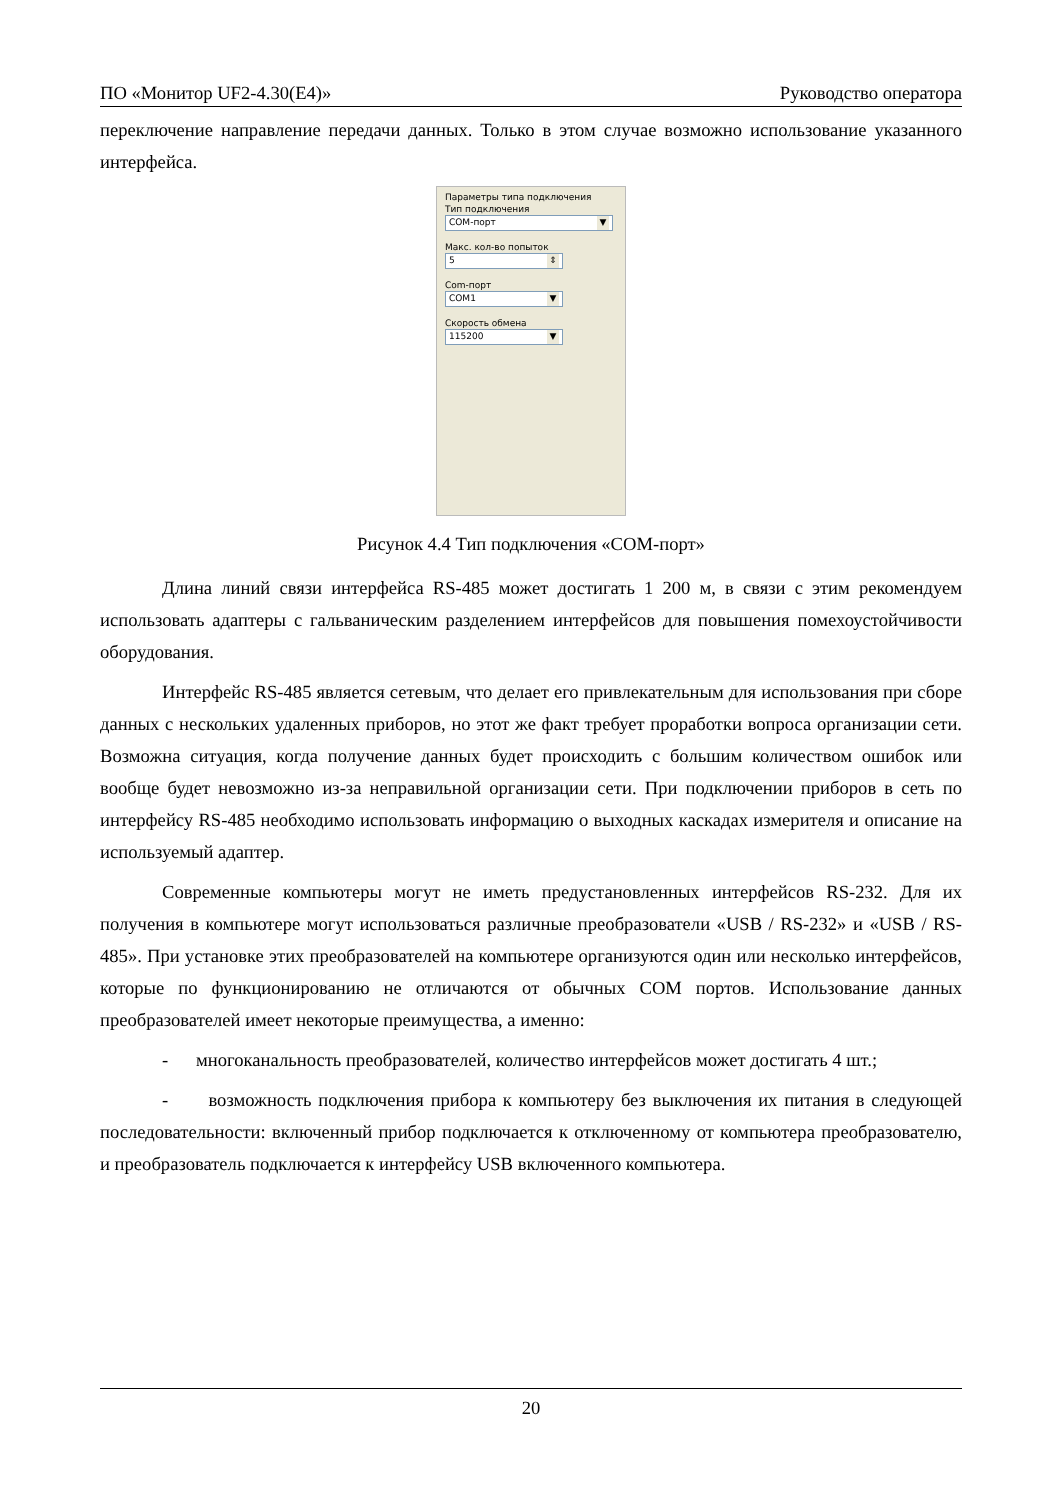ПО «Монитор UF2-4.30(E4)» Руководство оператора
переключение направление передачи данных. Только в этом случае возможно использование указанного интерфейса.
Параметры типа подключения
Тип подключения
COM-порт ▼
Макс. кол-во попыток
5 ⇕
Com-порт
COM1 ▼
Скорость обмена
115200 ▼
Рисунок 4.4 Тип подключения «COM-порт»
Длина линий связи интерфейса RS-485 может достигать 1 200 м, в связи с этим рекомендуем использовать адаптеры с гальваническим разделением интерфейсов для повышения помехоустойчивости оборудования.
Интерфейс RS-485 является сетевым, что делает его привлекательным для использования при сборе данных с нескольких удаленных приборов, но этот же факт требует проработки вопроса организации сети. Возможна ситуация, когда получение данных будет происходить с большим количеством ошибок или вообще будет невозможно из-за неправильной организации сети. При подключении приборов в сеть по интерфейсу RS-485 необходимо использовать информацию о выходных каскадах измерителя и описание на используемый адаптер.
Современные компьютеры могут не иметь предустановленных интерфейсов RS-232. Для их получения в компьютере могут использоваться различные преобразователи «USB / RS-232» и «USB / RS-485». При установке этих преобразователей на компьютере организуются один или несколько интерфейсов, которые по функционированию не отличаются от обычных COM портов. Использование данных преобразователей имеет некоторые преимущества, а именно:
- многоканальность преобразователей, количество интерфейсов может достигать 4 шт.;
- возможность подключения прибора к компьютеру без выключения их питания в следующей последовательности: включенный прибор подключается к отключенному от компьютера преобразователю, и преобразователь подключается к интерфейсу USB включенного компьютера.
20